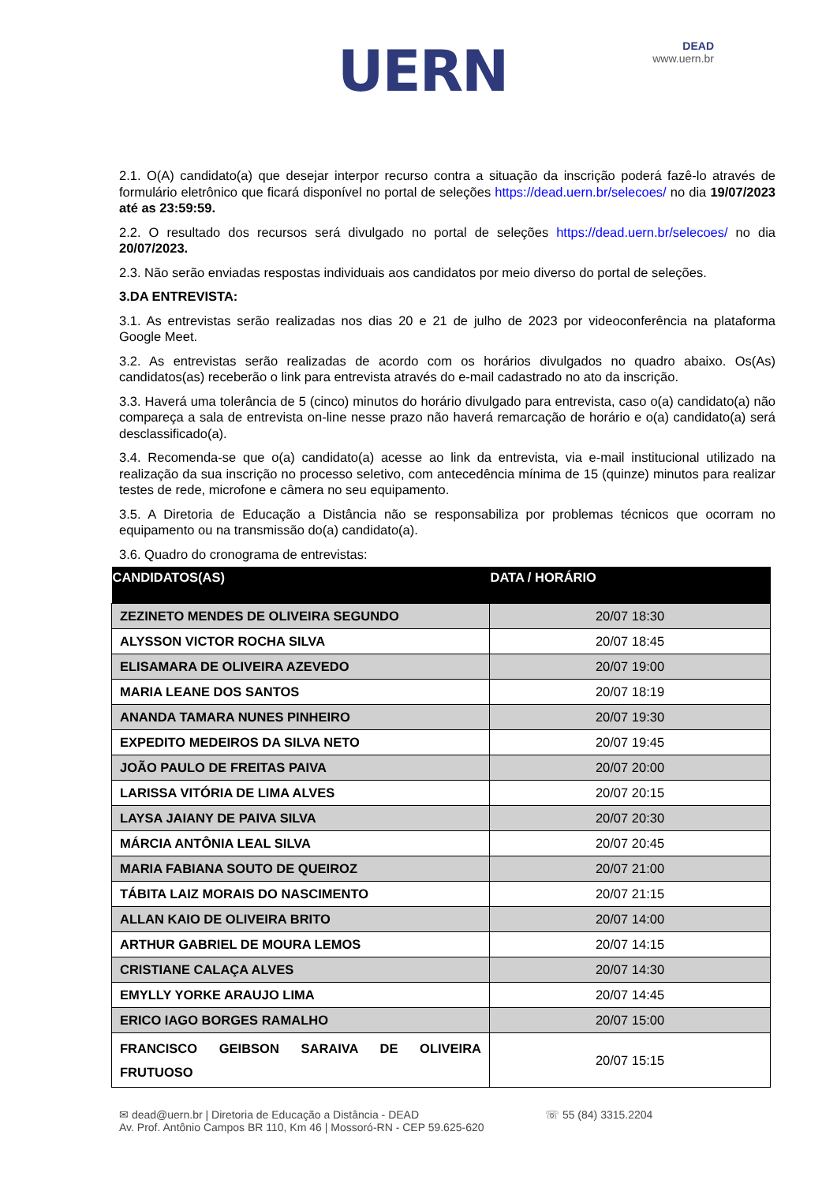UERN
DEAD
www.uern.br
2.1. O(A) candidato(a) que desejar interpor recurso contra a situação da inscrição poderá fazê-lo através de formulário eletrônico que ficará disponível no portal de seleções https://dead.uern.br/selecoes/ no dia 19/07/2023 até as 23:59:59.
2.2. O resultado dos recursos será divulgado no portal de seleções https://dead.uern.br/selecoes/ no dia 20/07/2023.
2.3. Não serão enviadas respostas individuais aos candidatos por meio diverso do portal de seleções.
3.DA ENTREVISTA:
3.1. As entrevistas serão realizadas nos dias 20 e 21 de julho de 2023 por videoconferência na plataforma Google Meet.
3.2. As entrevistas serão realizadas de acordo com os horários divulgados no quadro abaixo. Os(As) candidatos(as) receberão o link para entrevista através do e-mail cadastrado no ato da inscrição.
3.3. Haverá uma tolerância de 5 (cinco) minutos do horário divulgado para entrevista, caso o(a) candidato(a) não compareça a sala de entrevista on-line nesse prazo não haverá remarcação de horário e o(a) candidato(a) será desclassificado(a).
3.4. Recomenda-se que o(a) candidato(a) acesse ao link da entrevista, via e-mail institucional utilizado na realização da sua inscrição no processo seletivo, com antecedência mínima de 15 (quinze) minutos para realizar testes de rede, microfone e câmera no seu equipamento.
3.5. A Diretoria de Educação a Distância não se responsabiliza por problemas técnicos que ocorram no equipamento ou na transmissão do(a) candidato(a).
3.6. Quadro do cronograma de entrevistas:
| CANDIDATOS(AS) | DATA / HORÁRIO |
| --- | --- |
| ZEZINETO MENDES DE OLIVEIRA SEGUNDO | 20/07 18:30 |
| ALYSSON VICTOR ROCHA SILVA | 20/07 18:45 |
| ELISAMARA DE OLIVEIRA AZEVEDO | 20/07 19:00 |
| MARIA LEANE DOS SANTOS | 20/07 18:19 |
| ANANDA TAMARA NUNES PINHEIRO | 20/07 19:30 |
| EXPEDITO MEDEIROS DA SILVA NETO | 20/07 19:45 |
| JOÃO PAULO DE FREITAS PAIVA | 20/07 20:00 |
| LARISSA VITÓRIA DE LIMA ALVES | 20/07 20:15 |
| LAYSA JAIANY DE PAIVA SILVA | 20/07 20:30 |
| MÁRCIA ANTÔNIA LEAL SILVA | 20/07 20:45 |
| MARIA FABIANA SOUTO DE QUEIROZ | 20/07 21:00 |
| TÁBITA LAIZ MORAIS DO NASCIMENTO | 20/07 21:15 |
| ALLAN KAIO DE OLIVEIRA BRITO | 20/07 14:00 |
| ARTHUR GABRIEL DE MOURA LEMOS | 20/07 14:15 |
| CRISTIANE CALAÇA ALVES | 20/07 14:30 |
| EMYLLY YORKE ARAUJO LIMA | 20/07 14:45 |
| ERICO IAGO BORGES RAMALHO | 20/07 15:00 |
| FRANCISCO GEIBSON SARAIVA DE OLIVEIRA FRUTUOSO | 20/07 15:15 |
✉ dead@uern.br | Diretoria de Educação a Distância - DEAD
Av. Prof. Antônio Campos BR 110, Km 46 | Mossoró-RN - CEP 59.625-620
☏ 55 (84) 3315.2204